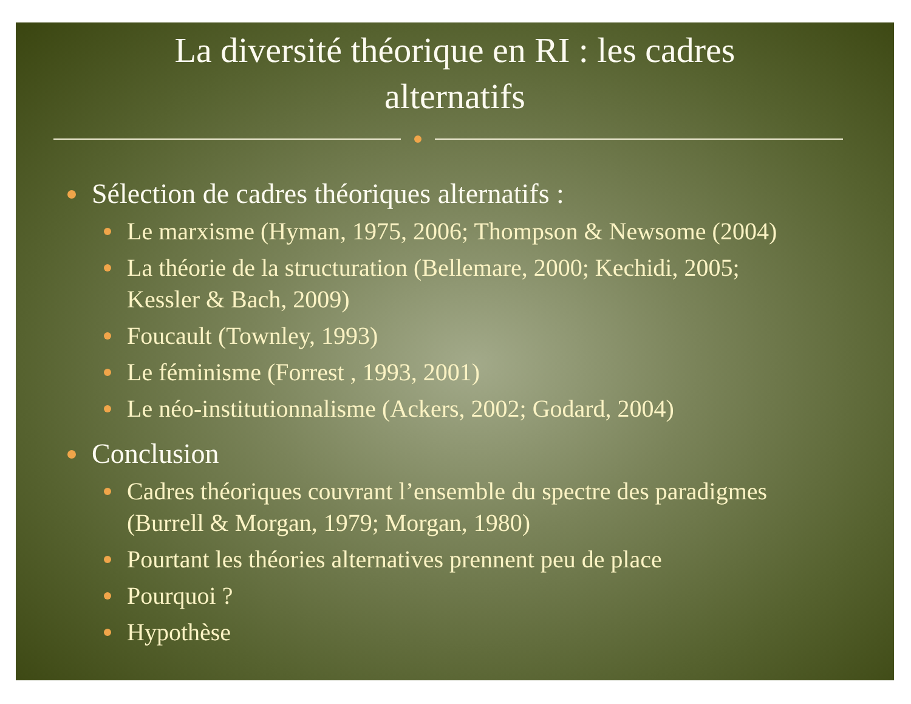La diversité théorique en RI : les cadres
alternatifs
Sélection de cadres théoriques alternatifs :
Le marxisme (Hyman, 1975, 2006; Thompson & Newsome (2004)
La théorie de la structuration (Bellemare, 2000; Kechidi, 2005;
Kessler & Bach, 2009)
Foucault (Townley, 1993)
Le féminisme (Forrest , 1993, 2001)
Le néo-institutionnalisme (Ackers, 2002; Godard, 2004)
Conclusion
Cadres théoriques couvrant l’ensemble du spectre des paradigmes
(Burrell & Morgan, 1979; Morgan, 1980)
Pourtant les théories alternatives prennent peu de place
Pourquoi ?
Hypothèse